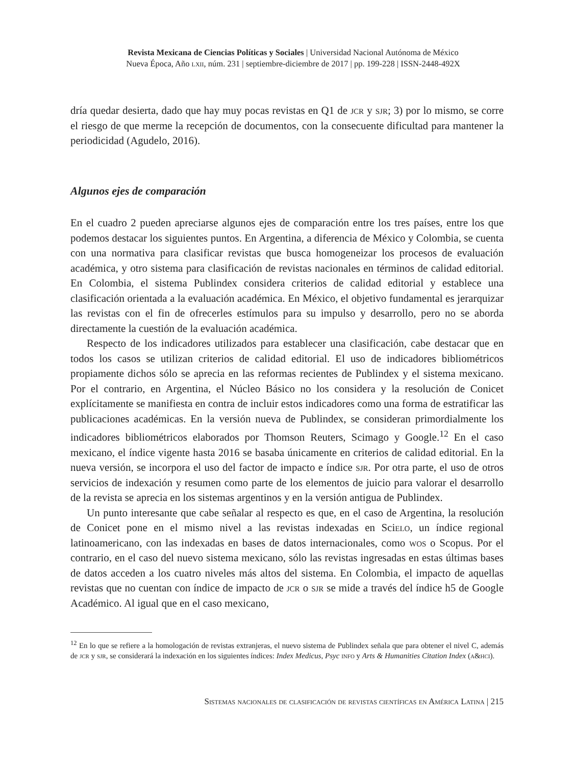Revista Mexicana de Ciencias Políticas y Sociales | Universidad Nacional Autónoma de México
Nueva Época, Año lxii, núm. 231 | septiembre-diciembre de 2017 | pp. 199-228 | ISSN-2448-492X
dría quedar desierta, dado que hay muy pocas revistas en Q1 de jcr y sjr; 3) por lo mismo, se corre el riesgo de que merme la recepción de documentos, con la consecuente dificultad para mantener la periodicidad (Agudelo, 2016).
Algunos ejes de comparación
En el cuadro 2 pueden apreciarse algunos ejes de comparación entre los tres países, entre los que podemos destacar los siguientes puntos. En Argentina, a diferencia de México y Colombia, se cuenta con una normativa para clasificar revistas que busca homogeneizar los procesos de evaluación académica, y otro sistema para clasificación de revistas nacionales en términos de calidad editorial. En Colombia, el sistema Publindex considera criterios de calidad editorial y establece una clasificación orientada a la evaluación académica. En México, el objetivo fundamental es jerarquizar las revistas con el fin de ofrecerles estímulos para su impulso y desarrollo, pero no se aborda directamente la cuestión de la evaluación académica.
Respecto de los indicadores utilizados para establecer una clasificación, cabe destacar que en todos los casos se utilizan criterios de calidad editorial. El uso de indicadores bibliométricos propiamente dichos sólo se aprecia en las reformas recientes de Publindex y el sistema mexicano. Por el contrario, en Argentina, el Núcleo Básico no los considera y la resolución de Conicet explícitamente se manifiesta en contra de incluir estos indicadores como una forma de estratificar las publicaciones académicas. En la versión nueva de Publindex, se consideran primordialmente los indicadores bibliométricos elaborados por Thomson Reuters, Scimago y Google.<sup>12</sup> En el caso mexicano, el índice vigente hasta 2016 se basaba únicamente en criterios de calidad editorial. En la nueva versión, se incorpora el uso del factor de impacto e índice sjr. Por otra parte, el uso de otros servicios de indexación y resumen como parte de los elementos de juicio para valorar el desarrollo de la revista se aprecia en los sistemas argentinos y en la versión antigua de Publindex.
Un punto interesante que cabe señalar al respecto es que, en el caso de Argentina, la resolución de Conicet pone en el mismo nivel a las revistas indexadas en Scielo, un índice regional latinoamericano, con las indexadas en bases de datos internacionales, como wos o Scopus. Por el contrario, en el caso del nuevo sistema mexicano, sólo las revistas ingresadas en estas últimas bases de datos acceden a los cuatro niveles más altos del sistema. En Colombia, el impacto de aquellas revistas que no cuentan con índice de impacto de jcr o sjr se mide a través del índice h5 de Google Académico. Al igual que en el caso mexicano,
<sup>12</sup> En lo que se refiere a la homologación de revistas extranjeras, el nuevo sistema de Publindex señala que para obtener el nivel C, además de jcr y sjr, se considerará la indexación en los siguientes índices: Index Medicus, Psyc info y Arts & Humanities Citation Index (a&hci).
Sistemas nacionales de clasificación de revistas científicas en América Latina | 215